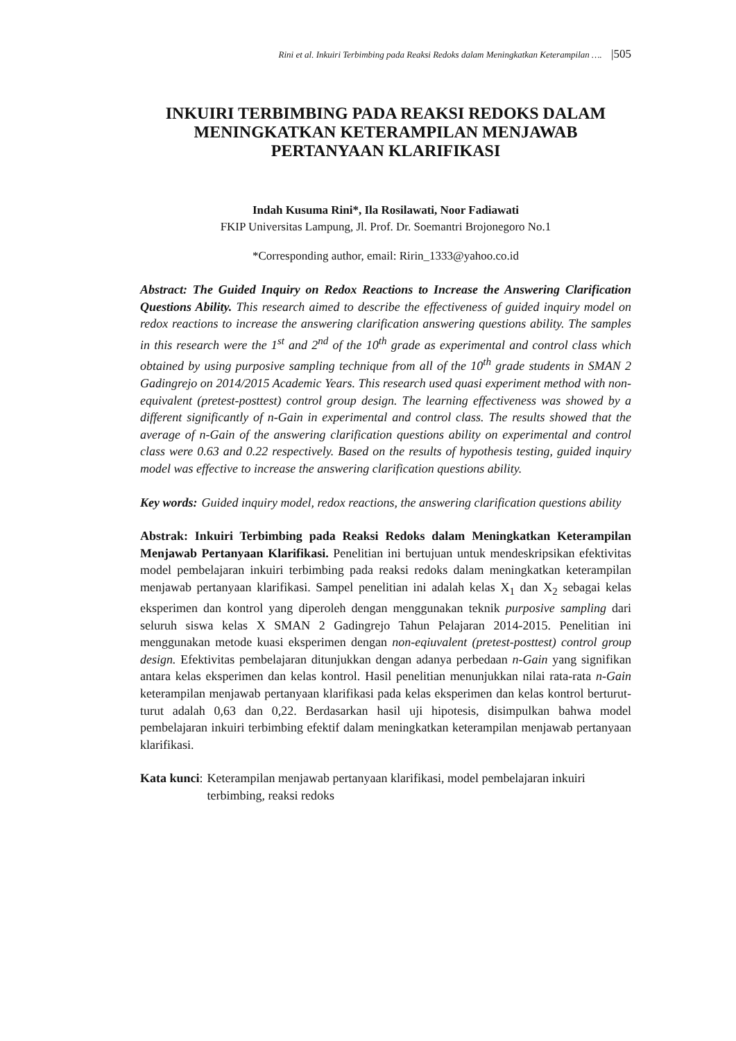Rini et al. Inkuiri Terbimbing pada Reaksi Redoks dalam Meningkatkan Keterampilan …. |505
INKUIRI TERBIMBING PADA REAKSI REDOKS DALAM MENINGKATKAN KETERAMPILAN MENJAWAB PERTANYAAN KLARIFIKASI
Indah Kusuma Rini*, Ila Rosilawati, Noor Fadiawati
FKIP Universitas Lampung, Jl. Prof. Dr. Soemantri Brojonegoro No.1
*Corresponding author, email: Ririn_1333@yahoo.co.id
Abstract: The Guided Inquiry on Redox Reactions to Increase the Answering Clarification Questions Ability. This research aimed to describe the effectiveness of guided inquiry model on redox reactions to increase the answering clarification answering questions ability. The samples in this research were the 1<sup>st</sup> and 2<sup>nd</sup> of the 10<sup>th</sup> grade as experimental and control class which obtained by using purposive sampling technique from all of the 10<sup>th</sup> grade students in SMAN 2 Gadingrejo on 2014/2015 Academic Years. This research used quasi experiment method with non-equivalent (pretest-posttest) control group design. The learning effectiveness was showed by a different significantly of n-Gain in experimental and control class. The results showed that the average of n-Gain of the answering clarification questions ability on experimental and control class were 0.63 and 0.22 respectively. Based on the results of hypothesis testing, guided inquiry model was effective to increase the answering clarification questions ability.
Key words: Guided inquiry model, redox reactions, the answering clarification questions ability
Abstrak: Inkuiri Terbimbing pada Reaksi Redoks dalam Meningkatkan Keterampilan Menjawab Pertanyaan Klarifikasi. Penelitian ini bertujuan untuk mendeskripsikan efektivitas model pembelajaran inkuiri terbimbing pada reaksi redoks dalam meningkatkan keterampilan menjawab pertanyaan klarifikasi. Sampel penelitian ini adalah kelas X<sub>1</sub> dan X<sub>2</sub> sebagai kelas eksperimen dan kontrol yang diperoleh dengan menggunakan teknik purposive sampling dari seluruh siswa kelas X SMAN 2 Gadingrejo Tahun Pelajaran 2014-2015. Penelitian ini menggunakan metode kuasi eksperimen dengan non-eqiuvalent (pretest-posttest) control group design. Efektivitas pembelajaran ditunjukkan dengan adanya perbedaan n-Gain yang signifikan antara kelas eksperimen dan kelas kontrol. Hasil penelitian menunjukkan nilai rata-rata n-Gain keterampilan menjawab pertanyaan klarifikasi pada kelas eksperimen dan kelas kontrol berturut-turut adalah 0,63 dan 0,22. Berdasarkan hasil uji hipotesis, disimpulkan bahwa model pembelajaran inkuiri terbimbing efektif dalam meningkatkan keterampilan menjawab pertanyaan klarifikasi.
Kata kunci: Keterampilan menjawab pertanyaan klarifikasi, model pembelajaran inkuiri terbimbing, reaksi redoks